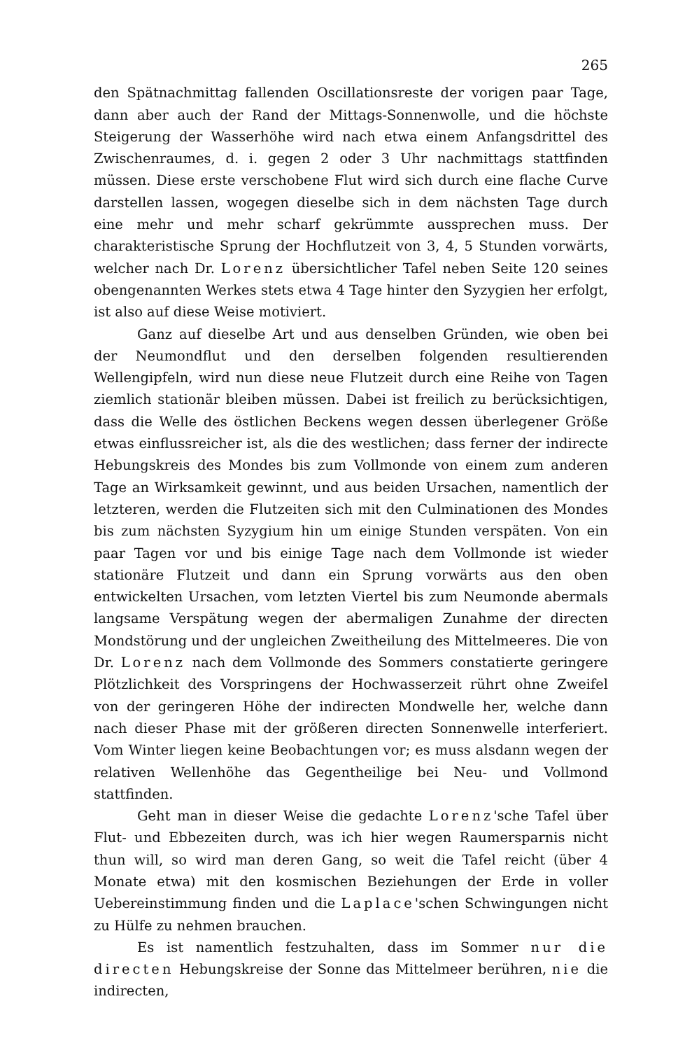265
den Spätnachmittag fallenden Oscillationsreste der vorigen paar Tage, dann aber auch der Rand der Mittags-Sonnenwolle, und die höchste Steigerung der Wasserhöhe wird nach etwa einem Anfangsdrittel des Zwischenraumes, d. i. gegen 2 oder 3 Uhr nachmittags stattfinden müssen. Diese erste verschobene Flut wird sich durch eine flache Curve darstellen lassen, wogegen dieselbe sich in dem nächsten Tage durch eine mehr und mehr scharf gekrümmte aussprechen muss. Der charakteristische Sprung der Hochflutzeit von 3, 4, 5 Stunden vorwärts, welcher nach Dr. Lorenz übersichtlicher Tafel neben Seite 120 seines obengenannten Werkes stets etwa 4 Tage hinter den Syzygien her erfolgt, ist also auf diese Weise motiviert.
Ganz auf dieselbe Art und aus denselben Gründen, wie oben bei der Neumondflut und den derselben folgenden resultierenden Wellengipfeln, wird nun diese neue Flutzeit durch eine Reihe von Tagen ziemlich stationär bleiben müssen. Dabei ist freilich zu berücksichtigen, dass die Welle des östlichen Beckens wegen dessen überlegener Größe etwas einflussreicher ist, als die des westlichen; dass ferner der indirecte Hebungskreis des Mondes bis zum Vollmonde von einem zum anderen Tage an Wirksamkeit gewinnt, und aus beiden Ursachen, namentlich der letzteren, werden die Flutzeiten sich mit den Culminationen des Mondes bis zum nächsten Syzygium hin um einige Stunden verspäten. Von ein paar Tagen vor und bis einige Tage nach dem Vollmonde ist wieder stationäre Flutzeit und dann ein Sprung vorwärts aus den oben entwickelten Ursachen, vom letzten Viertel bis zum Neumonde abermals langsame Verspätung wegen der abermaligen Zunahme der directen Mondstörung und der ungleichen Zweitheilung des Mittelmeeres. Die von Dr. Lorenz nach dem Vollmonde des Sommers constatierte geringere Plötzlichkeit des Vorspringens der Hochwasserzeit rührt ohne Zweifel von der geringeren Höhe der indirecten Mondwelle her, welche dann nach dieser Phase mit der größeren directen Sonnenwelle interferiert. Vom Winter liegen keine Beobachtungen vor; es muss alsdann wegen der relativen Wellenhöhe das Gegentheilige bei Neu- und Vollmond stattfinden.
Geht man in dieser Weise die gedachte Lorenz'sche Tafel über Flut- und Ebbezeiten durch, was ich hier wegen Raumersparnis nicht thun will, so wird man deren Gang, so weit die Tafel reicht (über 4 Monate etwa) mit den kosmischen Beziehungen der Erde in voller Uebereinstimmung finden und die Laplace'schen Schwingungen nicht zu Hülfe zu nehmen brauchen.
Es ist namentlich festzuhalten, dass im Sommer nur die directen Hebungskreise der Sonne das Mittelmeer berühren, nie die indirecten,